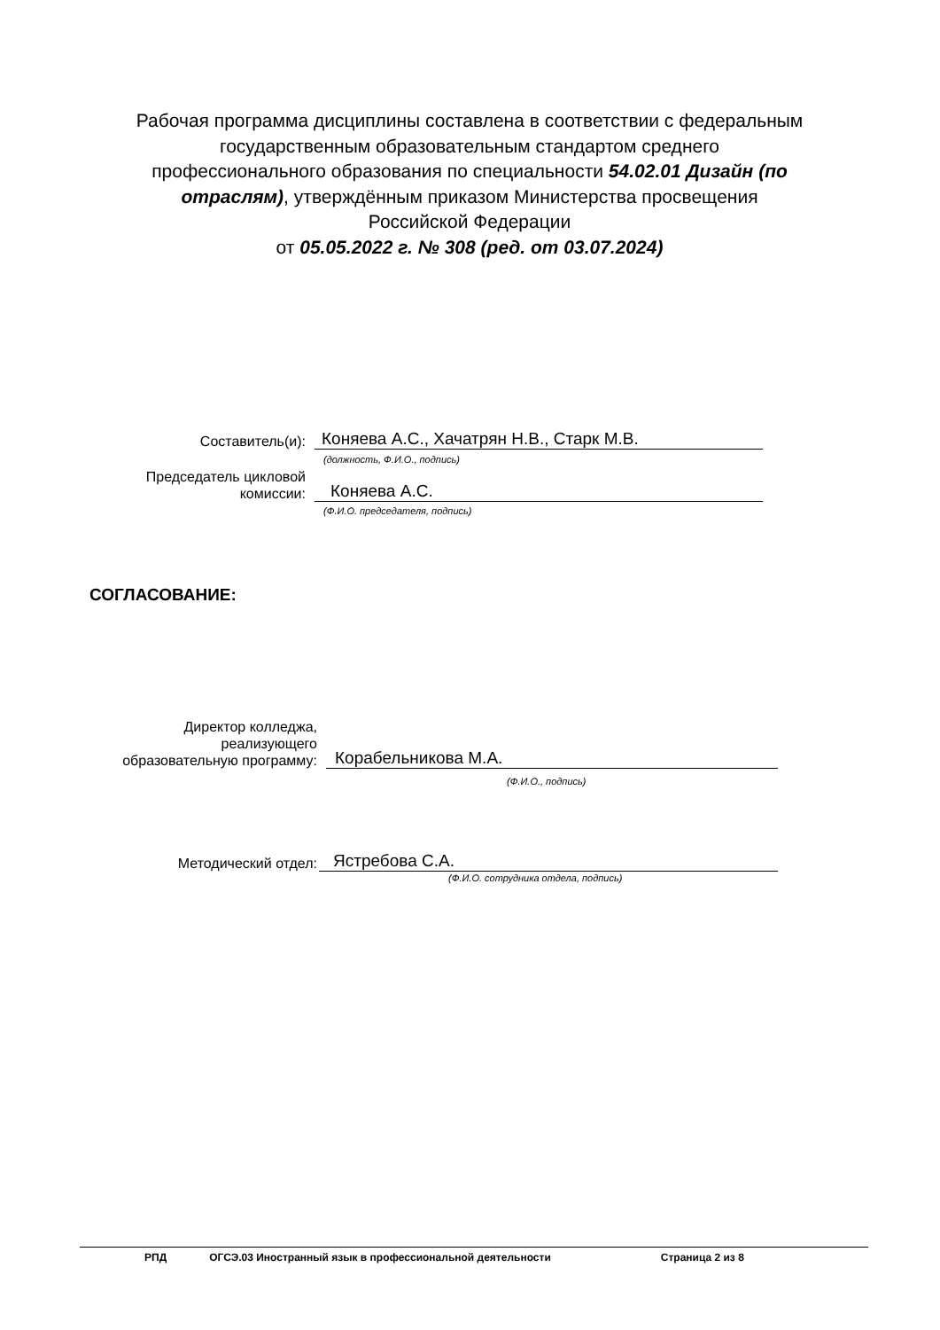Рабочая программа дисциплины составлена в соответствии с федеральным государственным образовательным стандартом среднего профессионального образования по специальности 54.02.01 Дизайн (по отраслям), утверждённым приказом Министерства просвещения Российской Федерации
от 05.05.2022 г. № 308 (ред. от 03.07.2024)
Составитель(и):
Коняева А.С., Хачатрян Н.В., Старк М.В.
(должность, Ф.И.О., подпись)
Председатель цикловой
комиссии:
Коняева А.С.
(Ф.И.О. председателя, подпись)
СОГЛАСОВАНИЕ:
Директор колледжа,
реализующего
образовательную программу:
Корабельникова М.А.
(Ф.И.О., подпись)
Методический отдел:
Ястребова С.А.
(Ф.И.О. сотрудника отдела, подпись)
РПД ОГСЭ.03 Иностранный язык в профессиональной деятельности Страница 2 из 8